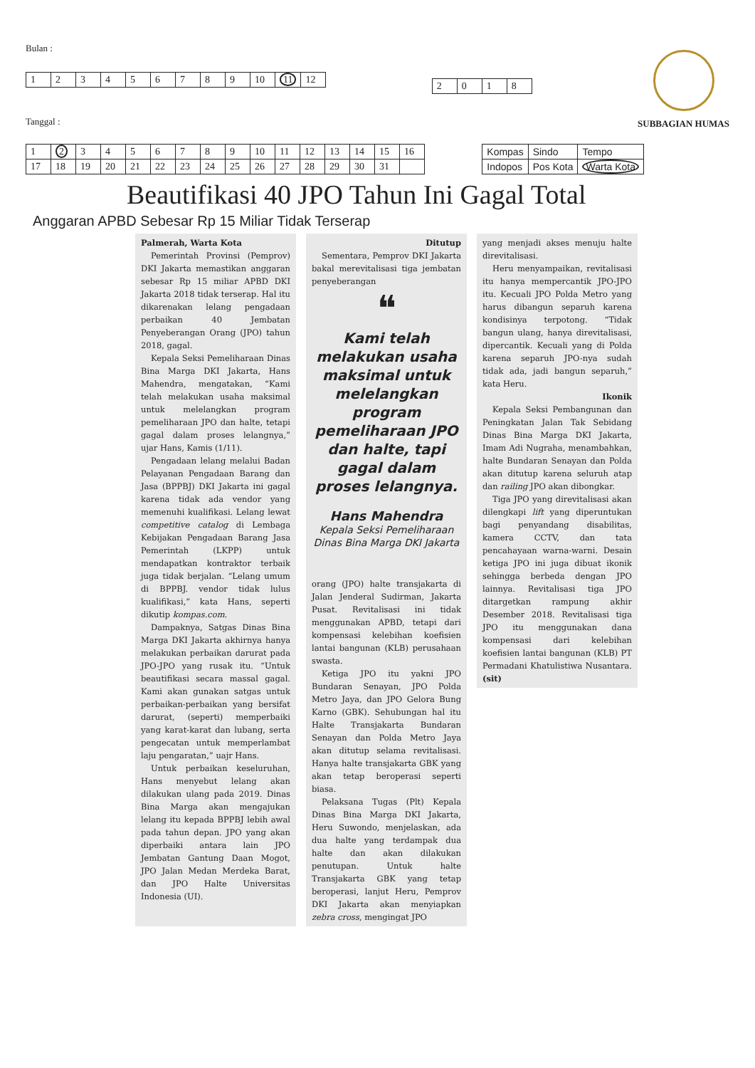Bulan :
| 1 | 2 | 3 | 4 | 5 | 6 | 7 | 8 | 9 | 10 | 11 | 12 |
Tanggal :
| 2 | 0 | 1 | 8 |
SUBBAGIAN HUMAS
| 1 | 2 | 3 | 4 | 5 | 6 | 7 | 8 | 9 | 10 | 11 | 12 | 13 | 14 | 15 | 16 |
| 17 | 18 | 19 | 20 | 21 | 22 | 23 | 24 | 25 | 26 | 27 | 28 | 29 | 30 | 31 | |
| Kompas | Sindo | Tempo |
| Indopos | Pos Kota | Warta Kota |
Beautifikasi 40 JPO Tahun Ini Gagal Total
Anggaran APBD Sebesar Rp 15 Miliar Tidak Terserap
Palmerah, Warta Kota
Pemerintah Provinsi (Pemprov) DKI Jakarta memastikan anggaran sebesar Rp 15 miliar APBD DKI Jakarta 2018 tidak terserap. Hal itu dikarenakan lelang pengadaan perbaikan 40 Jembatan Penyeberangan Orang (JPO) tahun 2018, gagal.
Kepala Seksi Pemeliharaan Dinas Bina Marga DKI Jakarta, Hans Mahendra, mengatakan, “Kami telah melakukan usaha maksimal untuk melelangkan program pemeliharaan JPO dan halte, tetapi gagal dalam proses lelangnya,” ujar Hans, Kamis (1/11).
Pengadaan lelang melalui Badan Pelayanan Pengadaan Barang dan Jasa (BPPBJ) DKI Jakarta ini gagal karena tidak ada vendor yang memenuhi kualifikasi. Lelang lewat competitive catalog di Lembaga Kebijakan Pengadaan Barang Jasa Pemerintah (LKPP) untuk mendapatkan kontraktor terbaik juga tidak berjalan. “Lelang umum di BPPBJ. vendor tidak lulus kualifikasi,” kata Hans, seperti dikutip kompas.com.
Dampaknya, Satgas Dinas Bina Marga DKI Jakarta akhirnya hanya melakukan perbaikan darurat pada JPO-JPO yang rusak itu. “Untuk beautifikasi secara massal gagal. Kami akan gunakan satgas untuk perbaikan-perbaikan yang bersifat darurat, (seperti) memperbaiki yang karat-karat dan lubang, serta pengecatan untuk memperlambat laju pengaratan,” uajr Hans.
Untuk perbaikan keseluruhan, Hans menyebut lelang akan dilakukan ulang pada 2019. Dinas Bina Marga akan mengajukan lelang itu kepada BPPBJ lebih awal pada tahun depan. JPO yang akan diperbaiki antara lain JPO Jembatan Gantung Daan Mogot, JPO Jalan Medan Merdeka Barat, dan JPO Halte Universitas Indonesia (UI).
Ditutup
Sementara, Pemprov DKI Jakarta bakal merevitalisasi tiga jembatan penyeberangan
❝
Kami telah melakukan usaha maksimal untuk melelangkan program pemeliharaan JPO dan halte, tapi gagal dalam proses lelangnya.
Hans Mahendra
Kepala Seksi Pemeliharaan Dinas Bina Marga DKI Jakarta
orang (JPO) halte transjakarta di Jalan Jenderal Sudirman, Jakarta Pusat. Revitalisasi ini tidak menggunakan APBD, tetapi dari kompensasi kelebihan koefisien lantai bangunan (KLB) perusahaan swasta.
Ketiga JPO itu yakni JPO Bundaran Senayan, JPO Polda Metro Jaya, dan JPO Gelora Bung Karno (GBK). Sehubungan hal itu Halte Transjakarta Bundaran Senayan dan Polda Metro Jaya akan ditutup selama revitalisasi. Hanya halte transjakarta GBK yang akan tetap beroperasi seperti biasa.
Pelaksana Tugas (Plt) Kepala Dinas Bina Marga DKI Jakarta, Heru Suwondo, menjelaskan, ada dua halte yang terdampak dua halte dan akan dilakukan penutupan. Untuk halte Transjakarta GBK yang tetap beroperasi, lanjut Heru, Pemprov DKI Jakarta akan menyiapkan zebra cross, mengingat JPO
yang menjadi akses menuju halte direvitalisasi.
Heru menyampaikan, revitalisasi itu hanya mempercantik JPO-JPO itu. Kecuali JPO Polda Metro yang harus dibangun separuh karena kondisinya terpotong. “Tidak bangun ulang, hanya direvitalisasi, dipercantik. Kecuali yang di Polda karena separuh JPO-nya sudah tidak ada, jadi bangun separuh,” kata Heru.
Ikonik
Kepala Seksi Pembangunan dan Peningkatan Jalan Tak Sebidang Dinas Bina Marga DKI Jakarta, Imam Adi Nugraha, menambahkan, halte Bundaran Senayan dan Polda akan ditutup karena seluruh atap dan railing JPO akan dibongkar.
Tiga JPO yang direvitalisasi akan dilengkapi lift yang diperuntukan bagi penyandang disabilitas, kamera CCTV, dan tata pencahayaan warna-warni. Desain ketiga JPO ini juga dibuat ikonik sehingga berbeda dengan JPO lainnya. Revitalisasi tiga JPO ditargetkan rampung akhir Desember 2018. Revitalisasi tiga JPO itu menggunakan dana kompensasi dari kelebihan koefisien lantai bangunan (KLB) PT Permadani Khatulistiwa Nusantara. (sit)